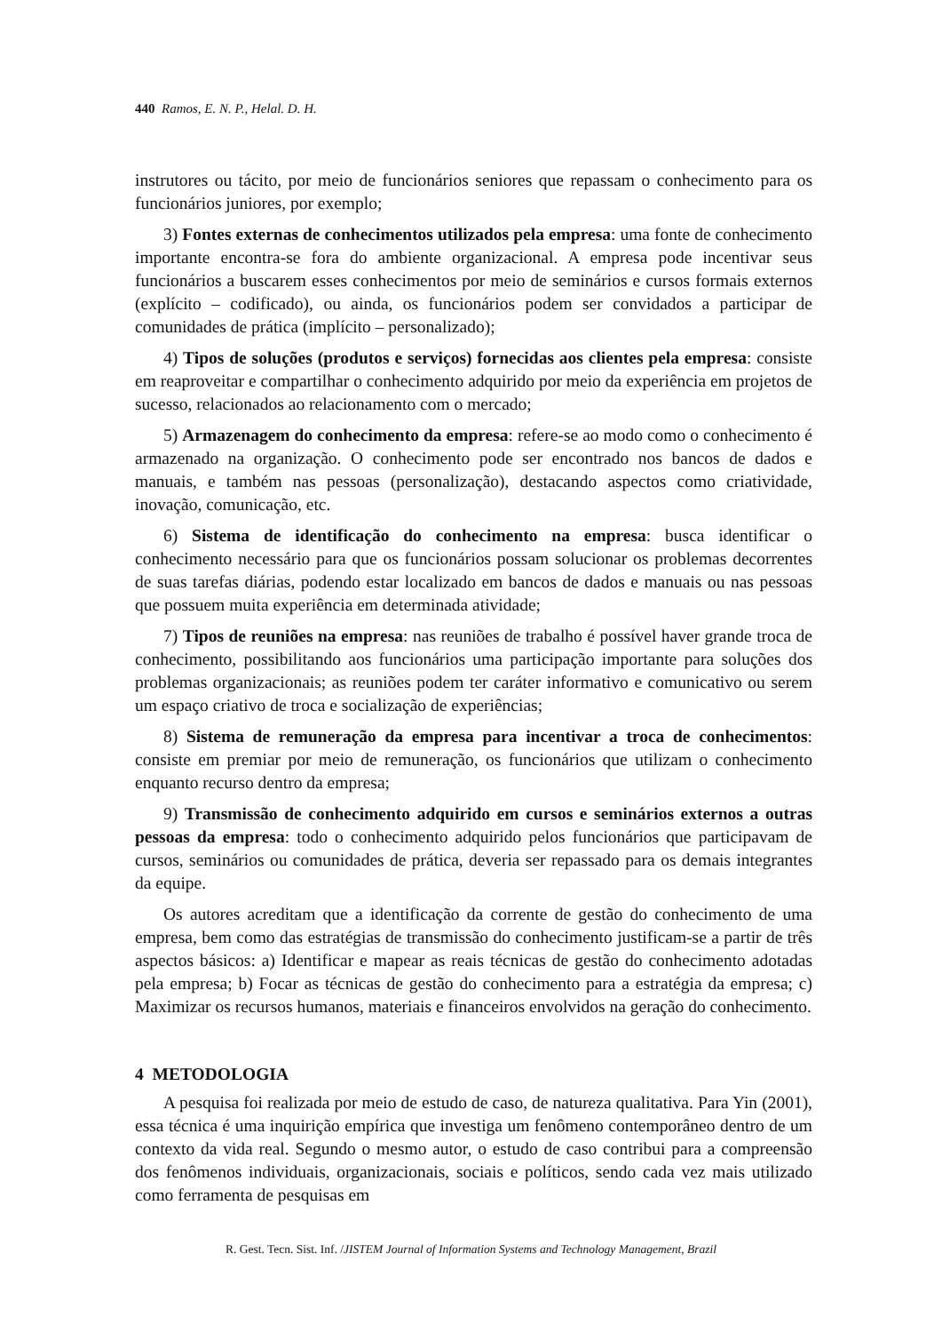440 Ramos, E. N. P., Helal. D. H.
instrutores ou tácito, por meio de funcionários seniores que repassam o conhecimento para os funcionários juniores, por exemplo;
3) Fontes externas de conhecimentos utilizados pela empresa: uma fonte de conhecimento importante encontra-se fora do ambiente organizacional. A empresa pode incentivar seus funcionários a buscarem esses conhecimentos por meio de seminários e cursos formais externos (explícito – codificado), ou ainda, os funcionários podem ser convidados a participar de comunidades de prática (implícito – personalizado);
4) Tipos de soluções (produtos e serviços) fornecidas aos clientes pela empresa: consiste em reaproveitar e compartilhar o conhecimento adquirido por meio da experiência em projetos de sucesso, relacionados ao relacionamento com o mercado;
5) Armazenagem do conhecimento da empresa: refere-se ao modo como o conhecimento é armazenado na organização. O conhecimento pode ser encontrado nos bancos de dados e manuais, e também nas pessoas (personalização), destacando aspectos como criatividade, inovação, comunicação, etc.
6) Sistema de identificação do conhecimento na empresa: busca identificar o conhecimento necessário para que os funcionários possam solucionar os problemas decorrentes de suas tarefas diárias, podendo estar localizado em bancos de dados e manuais ou nas pessoas que possuem muita experiência em determinada atividade;
7) Tipos de reuniões na empresa: nas reuniões de trabalho é possível haver grande troca de conhecimento, possibilitando aos funcionários uma participação importante para soluções dos problemas organizacionais; as reuniões podem ter caráter informativo e comunicativo ou serem um espaço criativo de troca e socialização de experiências;
8) Sistema de remuneração da empresa para incentivar a troca de conhecimentos: consiste em premiar por meio de remuneração, os funcionários que utilizam o conhecimento enquanto recurso dentro da empresa;
9) Transmissão de conhecimento adquirido em cursos e seminários externos a outras pessoas da empresa: todo o conhecimento adquirido pelos funcionários que participavam de cursos, seminários ou comunidades de prática, deveria ser repassado para os demais integrantes da equipe.
Os autores acreditam que a identificação da corrente de gestão do conhecimento de uma empresa, bem como das estratégias de transmissão do conhecimento justificam-se a partir de três aspectos básicos: a) Identificar e mapear as reais técnicas de gestão do conhecimento adotadas pela empresa; b) Focar as técnicas de gestão do conhecimento para a estratégia da empresa; c) Maximizar os recursos humanos, materiais e financeiros envolvidos na geração do conhecimento.
4 METODOLOGIA
A pesquisa foi realizada por meio de estudo de caso, de natureza qualitativa. Para Yin (2001), essa técnica é uma inquirição empírica que investiga um fenômeno contemporâneo dentro de um contexto da vida real. Segundo o mesmo autor, o estudo de caso contribui para a compreensão dos fenômenos individuais, organizacionais, sociais e políticos, sendo cada vez mais utilizado como ferramenta de pesquisas em
R. Gest. Tecn. Sist. Inf. /JISTEM Journal of Information Systems and Technology Management, Brazil